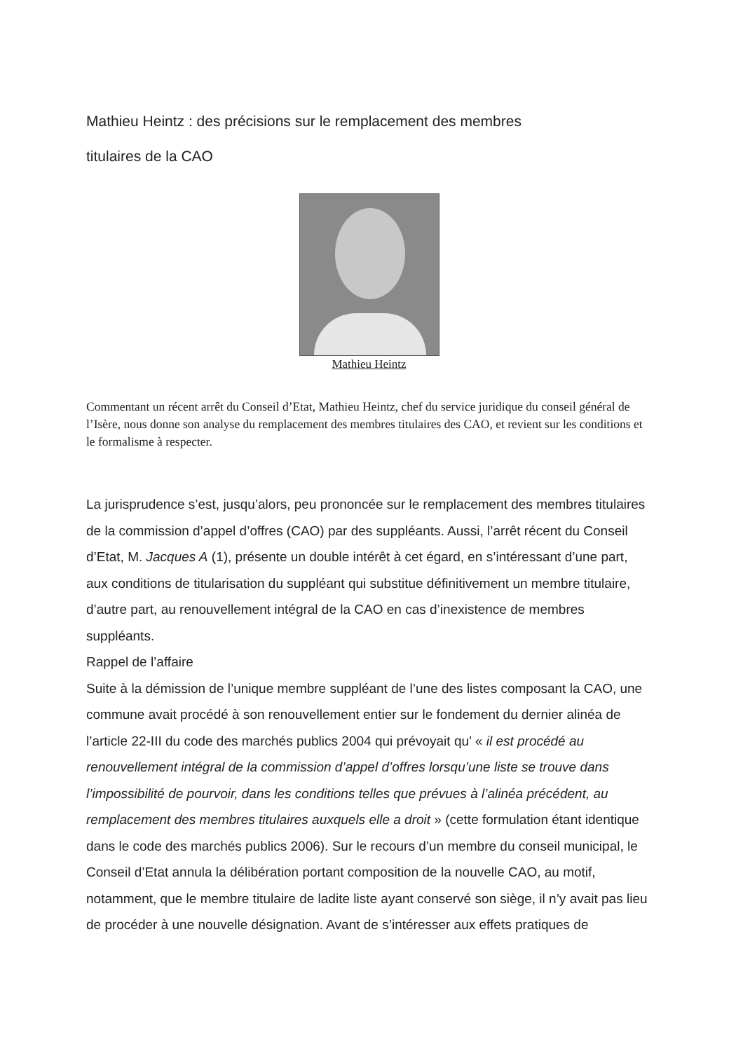Mathieu Heintz : des précisions sur le remplacement des membres
titulaires de la CAO
Mathieu Heintz
Commentant un récent arrêt du Conseil d’Etat, Mathieu Heintz, chef du service juridique du conseil général de l’Isère, nous donne son analyse du remplacement des membres titulaires des CAO, et revient sur les conditions et le formalisme à respecter.
La jurisprudence s’est, jusqu’alors, peu prononcée sur le remplacement des membres titulaires de la commission d’appel d’offres (CAO) par des suppléants. Aussi, l’arrêt récent du Conseil d’Etat, M. Jacques A (1), présente un double intérêt à cet égard, en s’intéressant d’une part, aux conditions de titularisation du suppléant qui substitue définitivement un membre titulaire, d’autre part, au renouvellement intégral de la CAO en cas d’inexistence de membres suppléants.
Rappel de l’affaire
Suite à la démission de l’unique membre suppléant de l’une des listes composant la CAO, une commune avait procédé à son renouvellement entier sur le fondement du dernier alinéa de l’article 22-III du code des marchés publics 2004 qui prévoyait qu’ « il est procédé au renouvellement intégral de la commission d’appel d’offres lorsqu’une liste se trouve dans l’impossibilité de pourvoir, dans les conditions telles que prévues à l’alinéa précédent, au remplacement des membres titulaires auxquels elle a droit » (cette formulation étant identique dans le code des marchés publics 2006). Sur le recours d’un membre du conseil municipal, le Conseil d’Etat annula la délibération portant composition de la nouvelle CAO, au motif, notamment, que le membre titulaire de ladite liste ayant conservé son siège, il n’y avait pas lieu de procéder à une nouvelle désignation. Avant de s’intéresser aux effets pratiques de